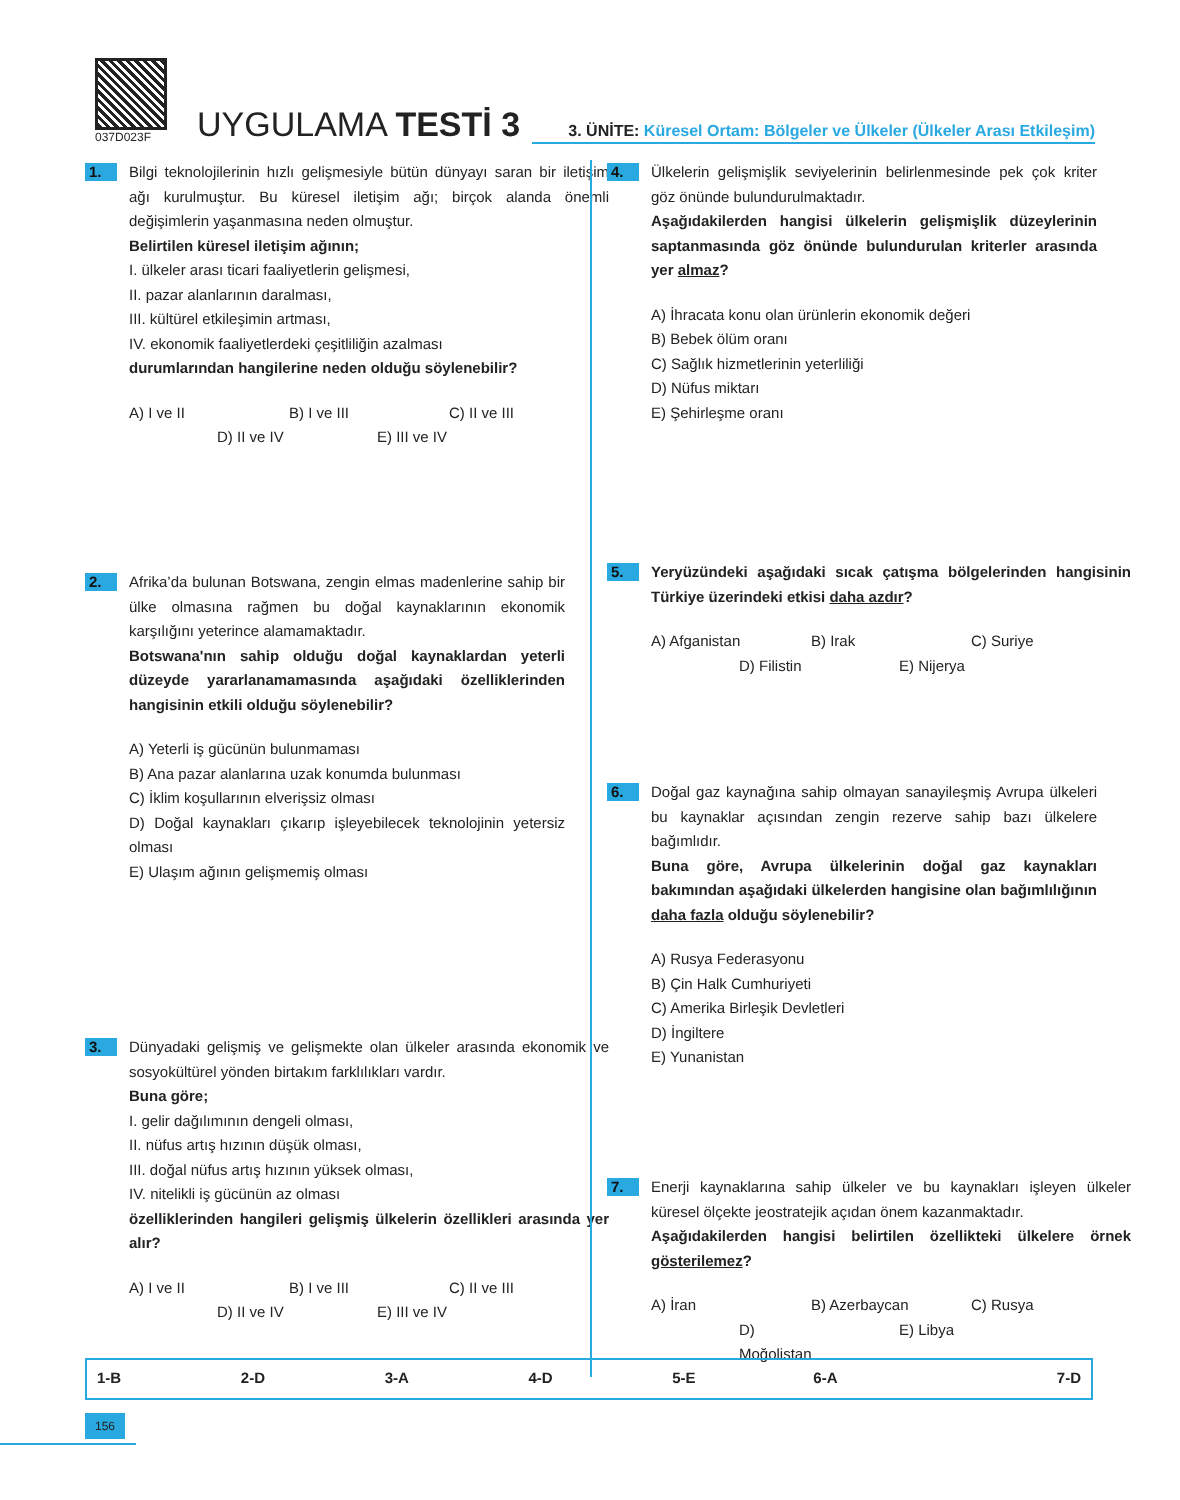037D023F
UYGULAMA TESTİ 3
3. ÜNİTE: Küresel Ortam: Bölgeler ve Ülkeler (Ülkeler Arası Etkileşim)
1.
Bilgi teknolojilerinin hızlı gelişmesiyle bütün dünyayı saran bir iletişim ağı kurulmuştur. Bu küresel iletişim ağı; birçok alanda önemli değişimlerin yaşanmasına neden olmuştur.
Belirtilen küresel iletişim ağının;
I. ülkeler arası ticari faaliyetlerin gelişmesi,
II. pazar alanlarının daralması,
III. kültürel etkileşimin artması,
IV. ekonomik faaliyetlerdeki çeşitliliğin azalması
durumlarından hangilerine neden olduğu söylenebilir?
A) I ve II B) I ve III C) II ve III D) II ve IV E) III ve IV
2.
Afrika’da bulunan Botswana, zengin elmas madenlerine sahip bir ülke olmasına rağmen bu doğal kaynaklarının ekonomik karşılığını yeterince alamamaktadır.
Botswana'nın sahip olduğu doğal kaynaklardan yeterli düzeyde yararlanamamasında aşağıdaki özelliklerinden hangisinin etkili olduğu söylenebilir?
A) Yeterli iş gücünün bulunmaması
B) Ana pazar alanlarına uzak konumda bulunması
C) İklim koşullarının elverişsiz olması
D) Doğal kaynakları çıkarıp işleyebilecek teknolojinin yetersiz olması
E) Ulaşım ağının gelişmemiş olması
3.
Dünyadaki gelişmiş ve gelişmekte olan ülkeler arasında ekonomik ve sosyokültürel yönden birtakım farklılıkları vardır.
Buna göre;
I. gelir dağılımının dengeli olması,
II. nüfus artış hızının düşük olması,
III. doğal nüfus artış hızının yüksek olması,
IV. nitelikli iş gücünün az olması
özelliklerinden hangileri gelişmiş ülkelerin özellikleri arasında yer alır?
A) I ve II B) I ve III C) II ve III D) II ve IV E) III ve IV
4.
Ülkelerin gelişmişlik seviyelerinin belirlenmesinde pek çok kriter göz önünde bulundurulmaktadır.
Aşağıdakilerden hangisi ülkelerin gelişmişlik düzeylerinin saptanmasında göz önünde bulundurulan kriterler arasında yer almaz?
A) İhracata konu olan ürünlerin ekonomik değeri
B) Bebek ölüm oranı
C) Sağlık hizmetlerinin yeterliliği
D) Nüfus miktarı
E) Şehirleşme oranı
5.
Yeryüzündeki aşağıdaki sıcak çatışma bölgelerinden hangisinin Türkiye üzerindeki etkisi daha azdır?
A) Afganistan B) Irak C) Suriye D) Filistin E) Nijerya
6.
Doğal gaz kaynağına sahip olmayan sanayileşmiş Avrupa ülkeleri bu kaynaklar açısından zengin rezerve sahip bazı ülkelere bağımlıdır.
Buna göre, Avrupa ülkelerinin doğal gaz kaynakları bakımından aşağıdaki ülkelerden hangisine olan bağımlılığının daha fazla olduğu söylenebilir?
A) Rusya Federasyonu
B) Çin Halk Cumhuriyeti
C) Amerika Birleşik Devletleri
D) İngiltere
E) Yunanistan
7.
Enerji kaynaklarına sahip ülkeler ve bu kaynakları işleyen ülkeler küresel ölçekte jeostratejik açıdan önem kazanmaktadır.
Aşağıdakilerden hangisi belirtilen özellikteki ülkelere örnek gösterilemez?
A) İran B) Azerbaycan C) Rusya D) Moğolistan E) Libya
| 1-B | 2-D | 3-A | 4-D | 5-E | 6-A | 7-D |
156